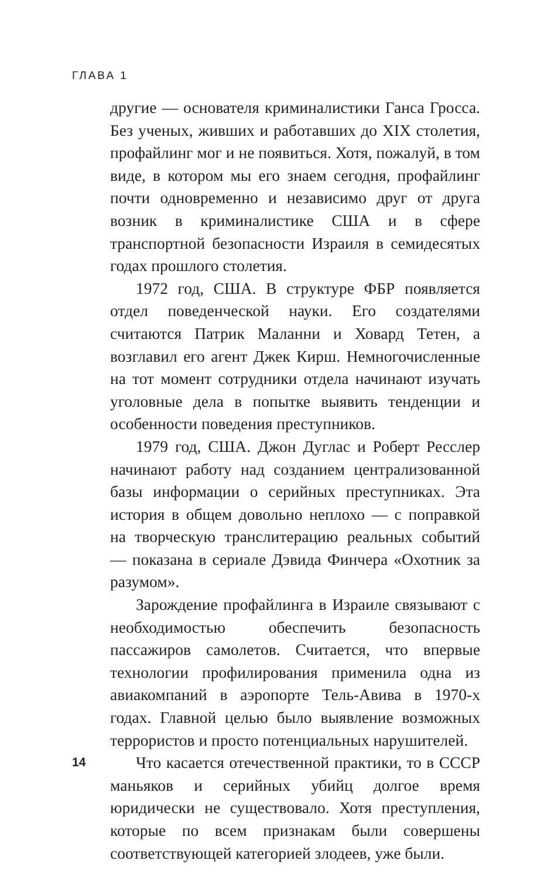ГЛАВА 1
другие — основателя криминалистики Ганса Гросса. Без ученых, живших и работавших до XIX столетия, профайлинг мог и не появиться. Хотя, пожалуй, в том виде, в котором мы его знаем сегодня, профайлинг почти одновременно и независимо друг от друга возник в криминалистике США и в сфере транспортной безопасности Израиля в семидесятых годах прошлого столетия.
1972 год, США. В структуре ФБР появляется отдел поведенческой науки. Его создателями считаются Патрик Маланни и Ховард Тетен, а возглавил его агент Джек Кирш. Немногочисленные на тот момент сотрудники отдела начинают изучать уголовные дела в попытке выявить тенденции и особенности поведения преступников.
1979 год, США. Джон Дуглас и Роберт Ресслер начинают работу над созданием централизованной базы информации о серийных преступниках. Эта история в общем довольно неплохо — с поправкой на творческую транслитерацию реальных событий — показана в сериале Дэвида Финчера «Охотник за разумом».
Зарождение профайлинга в Израиле связывают с необходимостью обеспечить безопасность пассажиров самолетов. Считается, что впервые технологии профилирования применила одна из авиакомпаний в аэропорте Тель-Авива в 1970-х годах. Главной целью было выявление возможных террористов и просто потенциальных нарушителей.
Что касается отечественной практики, то в СССР маньяков и серийных убийц долгое время юридически не существовало. Хотя преступления, которые по всем признакам были совершены соответствующей категорией злодеев, уже были.
14